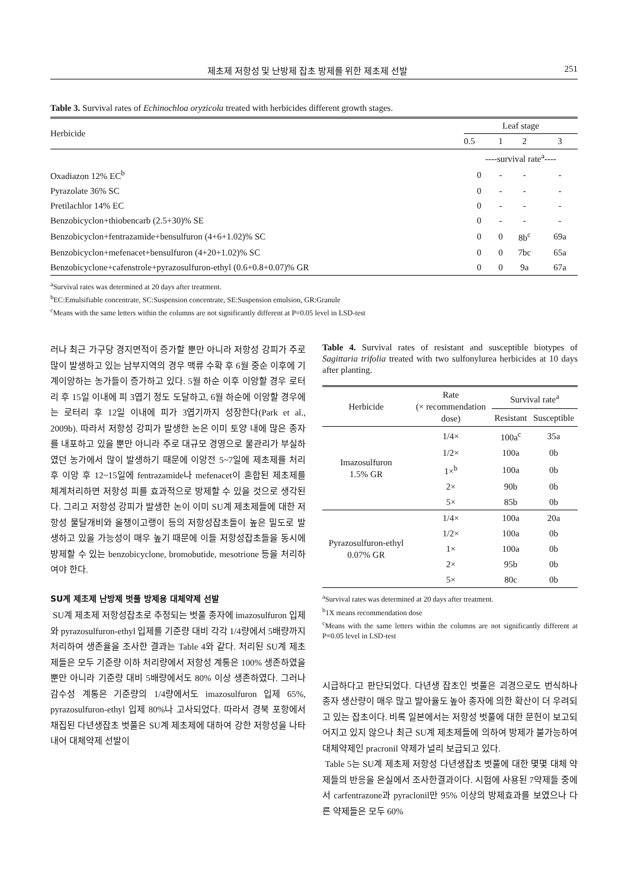제초제 저항성 및 난방제 잡초 방제를 위한 제초제 선발 251
Table 3. Survival rates of Echinochloa oryzicola treated with herbicides different growth stages.
| Herbicide | Leaf stage | | | |
| --- | --- | --- | --- | --- |
| | 0.5 | 1 | 2 | 3 |
| | ----survival rate<sup>a</sup>---- | | | |
| Oxadiazon 12% EC<sup>b</sup> | 0 | - | - | - |
| Pyrazolate 36% SC | 0 | - | - | - |
| Pretilachlor 14% EC | 0 | - | - | - |
| Benzobicyclon+thiobencarb (2.5+30)% SE | 0 | - | - | - |
| Benzobicyclon+fentrazamide+bensulfuron (4+6+1.02)% SC | 0 | 0 | 8b<sup>c</sup> | 69a |
| Benzobicyclon+mefenacet+bensulfuron (4+20+1.02)% SC | 0 | 0 | 7bc | 65a |
| Benzobicyclone+cafenstrole+pyrazosulfuron-ethyl (0.6+0.8+0.07)% GR | 0 | 0 | 9a | 67a |
<sup>a</sup> Survival rates was determined at 20 days after treatment.
<sup>b</sup> EC:Emulsifiable concentrate, SC:Suspension concentrate, SE:Suspension emulsion, GR:Granule
<sup>c</sup> Means with the same letters within the columns are not significantly different at P=0.05 level in LSD-test
러나 최근 가구당 경지면적이 증가할 뿐만 아니라 저항성 강피가 주로 많이 발생하고 있는 남부지역의 경우 맥류 수확 후 6월 중순 이후에 기계이앙하는 농가들이 증가하고 있다. 5월 하순 이후 이앙할 경우 로터리 후 15일 이내에 피 3엽기 정도 도달하고, 6월 하순에 이앙할 경우에는 로터리 후 12일 이내에 피가 3엽기까지 성장한다(Park et al., 2009b). 따라서 저항성 강피가 발생한 논은 이미 토양 내에 많은 종자를 내포하고 있을 뿐만 아니라 주로 대규모 경영으로 물관리가 부실하였던 농가에서 많이 발생하기 때문에 이앙전 5~7일에 제초제를 처리 후 이앙 후 12~15일에 fentrazamide나 mefenacet이 혼합된 제초제를 체계처리하면 저항성 피를 효과적으로 방제할 수 있을 것으로 생각된다. 그리고 저항성 강피가 발생한 논이 이미 SU계 제초제들에 대한 저항성 물달개비와 올챙이고랭이 등의 저항성잡초들이 높은 밀도로 발생하고 있을 가능성이 매우 높기 때문에 이들 저항성잡초들을 동시에 방제할 수 있는 benzobicyclone, bromobutide, mesotrione 등을 처리하여야 한다.
SU계 제초제 난방제 벗풀 방제용 대체약제 선발
SU계 제초제 저항성잡초로 추정되는 벗풀 종자에 imazosulfuron 입제와 pyrazosulfuron-ethyl 입제를 기준량 대비 각각 1/4량에서 5배량까지 처리하여 생존율을 조사한 결과는 Table 4와 같다. 처리된 SU계 제초제들은 모두 기준량 이하 처리량에서 저항성 계통은 100% 생존하였을 뿐만 아니라 기준량 대비 5배량에서도 80% 이상 생존하였다. 그러나 감수성 계통은 기준량의 1/4량에서도 imazosulfuron 입제 65%, pyrazosulfuron-ethyl 입제 80%나 고사되었다. 따라서 경북 포항에서 채집된 다년생잡초 벗풀은 SU계 제초제에 대하여 강한 저항성을 나타내어 대체약제 선발이
Table 4. Survival rates of resistant and susceptible biotypes of Sagittaria trifolia treated with two sulfonylurea herbicides at 10 days after planting.
| Herbicide | Rate (× recommendation dose) | Survival rate<sup>a</sup> | |
| --- | --- | --- | --- |
| | | Resistant | Susceptible |
| Imazosulfuron 1.5% GR | 1/4× | 100a<sup>c</sup> | 35a |
| | 1/2× | 100a | 0b |
| | 1×<sup>b</sup> | 100a | 0b |
| | 2× | 90b | 0b |
| | 5× | 85b | 0b |
| Pyrazosulfuron-ethyl 0.07% GR | 1/4× | 100a | 20a |
| | 1/2× | 100a | 0b |
| | 1× | 100a | 0b |
| | 2× | 95b | 0b |
| | 5× | 80c | 0b |
<sup>a</sup> Survival rates was determined at 20 days after treatment.
<sup>b</sup> 1X means recommendation dose
<sup>c</sup> Means with the same letters within the columns are not significantly different at P=0.05 level in LSD-test
시급하다고 판단되었다. 다년생 잡초인 벗풀은 괴경으로도 번식하나 종자 생산량이 매우 많고 발아율도 높아 종자에 의한 확산이 더 우려되고 있는 잡초이다. 비록 일본에서는 저항성 벗풀에 대한 문헌이 보고되어지고 있지 않으나 최근 SU계 제초제들에 의하여 방제가 불가능하여 대체약제인 pracronil 약제가 널리 보급되고 있다.
Table 5는 SU계 제초제 저항성 다년생잡초 벗풀에 대한 몇몇 대체 약제들의 반응을 온실에서 조사한결과이다. 시험에 사용된 7약제들 중에서 carfentrazone과 pyraclonil만 95% 이상의 방제효과를 보였으나 다른 약제들은 모두 60%